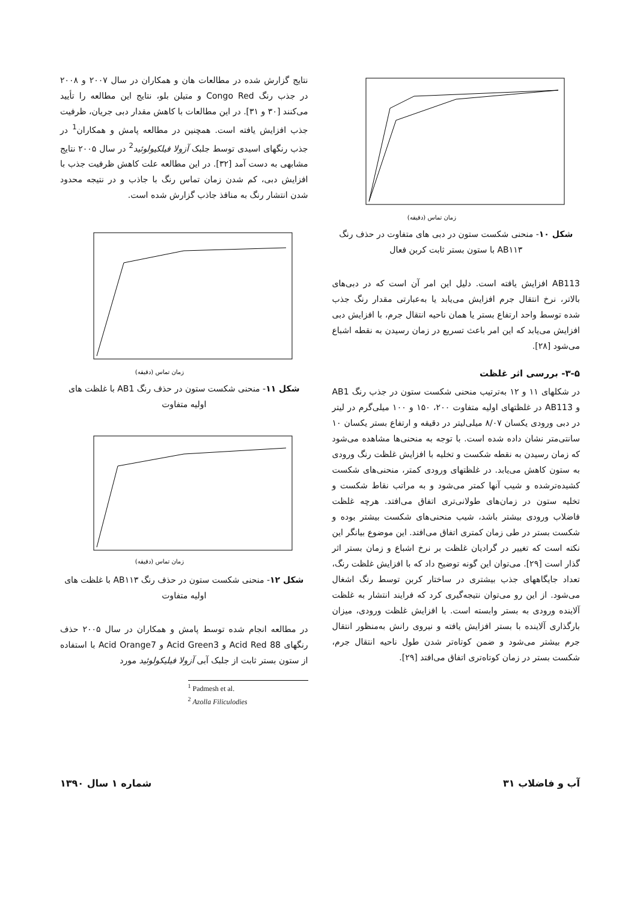زمان تماس (دقیقه)
شکل ۱۰- منحنی شکست ستون در دبی های متفاوت در حذف رنگ AB۱۱۳ با ستون بستر ثابت کربن فعال
AB113 افزایش یافته است. دلیل این امر آن است که در دبی‌های بالاتر، نرخ انتقال جرم افزایش می‌یابد یا به‌عبارتی مقدار رنگ جذب شده توسط واحد ارتفاع بستر یا همان ناحیه انتقال جرم، با افزایش دبی افزایش می‌یابد که این امر باعث تسریع در زمان رسیدن به نقطه اشباع می‌شود [۲۸].
۳-۵- بررسی اثر غلظت
در شکلهای ۱۱ و ۱۲ به‌ترتیب منحنی شکست ستون در جذب رنگ AB1 و AB113 در غلظتهای اولیه متفاوت ۲۰۰، ۱۵۰ و ۱۰۰ میلی‌گرم در لیتر در دبی ورودی یکسان ۸/۰۷ میلی‌لیتر در دقیقه و ارتفاع بستر یکسان ۱۰ سانتی‌متر نشان داده شده است. با توجه به منحنی‌ها مشاهده می‌شود که زمان رسیدن به نقطه شکست و تخلیه با افزایش غلظت رنگ ورودی به ستون کاهش می‌یابد. در غلظتهای ورودی کمتر، منحنی‌های شکست کشیده‌ترشده و شیب آنها کمتر می‌شود و به مراتب نقاط شکست و تخلیه ستون در زمان‌های طولانی‌تری اتفاق می‌افتد. هرچه غلظت فاضلاب ورودی بیشتر باشد، شیب منحنی‌های شکست بیشتر بوده و شکست بستر در طی زمان کمتری اتفاق می‌افتد. این موضوع بیانگر این نکته است که تغییر در گرادیان غلظت بر نرخ اشباع و زمان بستر اثر گذار است [۲۹]. می‌توان این گونه توضیح داد که با افزایش غلظت رنگ، تعداد جایگاههای جذب بیشتری در ساختار کربن توسط رنگ اشغال می‌شود. از این رو می‌توان نتیجه‌گیری کرد که فرایند انتشار به غلظت آلاینده ورودی به بستر وابسته است. با افزایش غلظت ورودی، میزان بارگذاری آلاینده با بستر افزایش یافته و نیروی رانش به‌منظور انتقال جرم بیشتر می‌شود و ضمن کوتاه‌تر شدن طول ناحیه انتقال جرم، شکست بستر در زمان کوتاه‌تری اتفاق می‌افتد [۲۹].
نتایج گزارش شده در مطالعات هان و همکاران در سال ۲۰۰۷ و ۲۰۰۸ در جذب رنگ Congo Red و متیلن بلو، نتایج این مطالعه را تأیید می‌کنند [۳۰ و ۳۱]. در این مطالعات با کاهش مقدار دبی جریان، ظرفیت جذب افزایش یافته است. همچنین در مطالعه پامش و همکاران<sup>1</sup> در جذب رنگهای اسیدی توسط جلبک آزولا فیلکیولوئید<sup>2</sup> در سال ۲۰۰۵ نتایج مشابهی به دست آمد [۳۲]. در این مطالعه علت کاهش ظرفیت جذب با افزایش دبی، کم شدن زمان تماس رنگ با جاذب و در نتیجه محدود شدن انتشار رنگ به منافذ جاذب گزارش شده است.
زمان تماس (دقیقه)
شکل ۱۱- منحنی شکست ستون در حذف رنگ AB1 با غلظت های اولیه متفاوت
زمان تماس (دقیقه)
شکل ۱۲- منحنی شکست ستون در حذف رنگ AB۱۱۳ با غلظت های اولیه متفاوت
در مطالعه انجام شده توسط پامش و همکاران در سال ۲۰۰۵ حذف رنگهای Acid Red 88 و Acid Green3 و Acid Orange7 با استفاده از ستون بستر ثابت از جلبک آبی آزولا فیلیکولوئید مورد
<sup>1</sup> Padmesh et al.
<sup>2</sup> Azolla Filiculodies
آب و فاضلاب ۳۱ شماره ۱ سال ۱۳۹۰